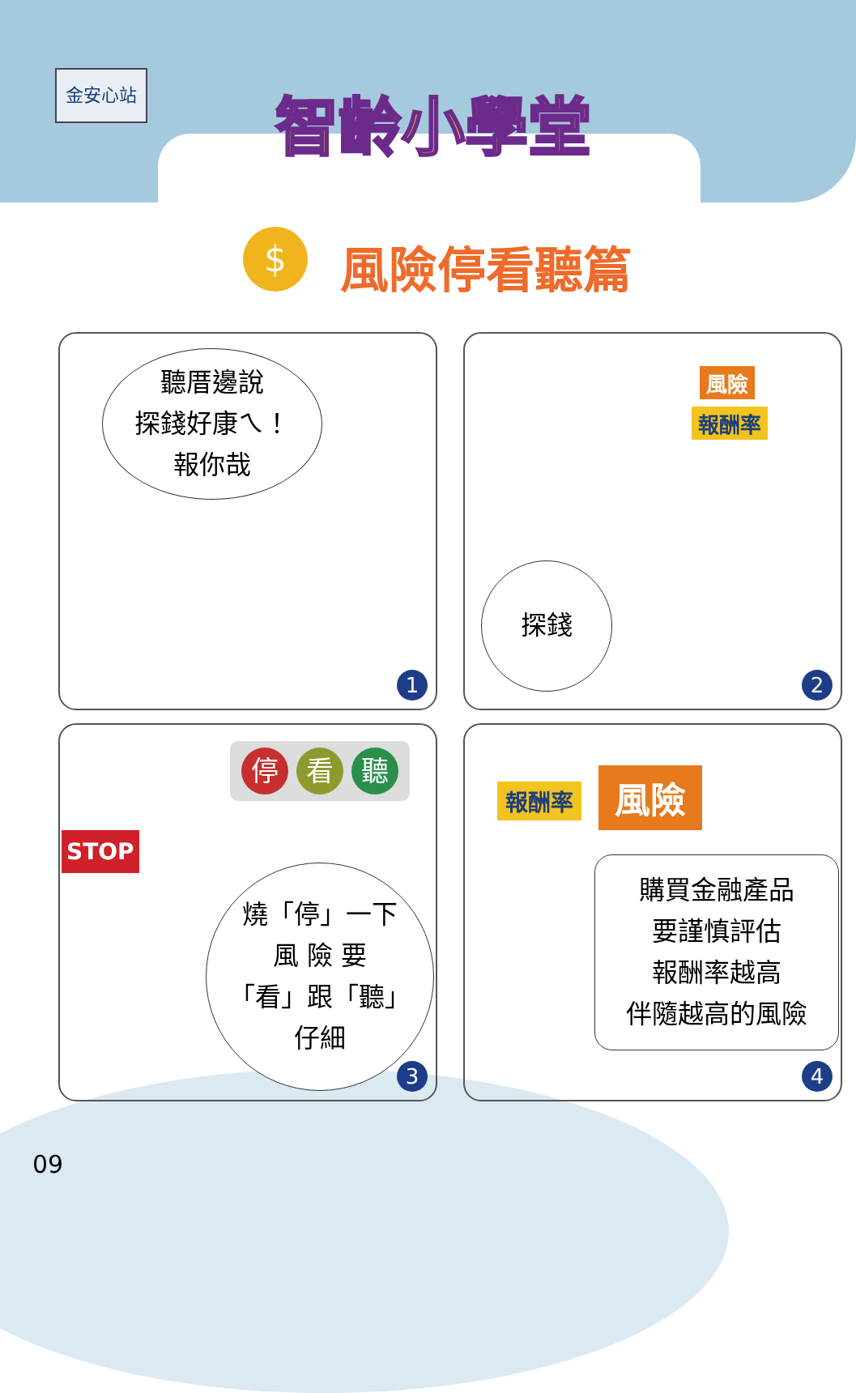金安心站 智齡小學堂
$ 風險停看聽篇
聽厝邊說
探錢好康ㄟ！
報你哉
1
風險
報酬率
探錢
2
STOP
停看 聽
燒「停」一下
風 險 要
「看」跟「聽」
仔細
3
報酬率 風險
購買金融產品
要謹慎評估
報酬率越高
伴隨越高的風險
4
09